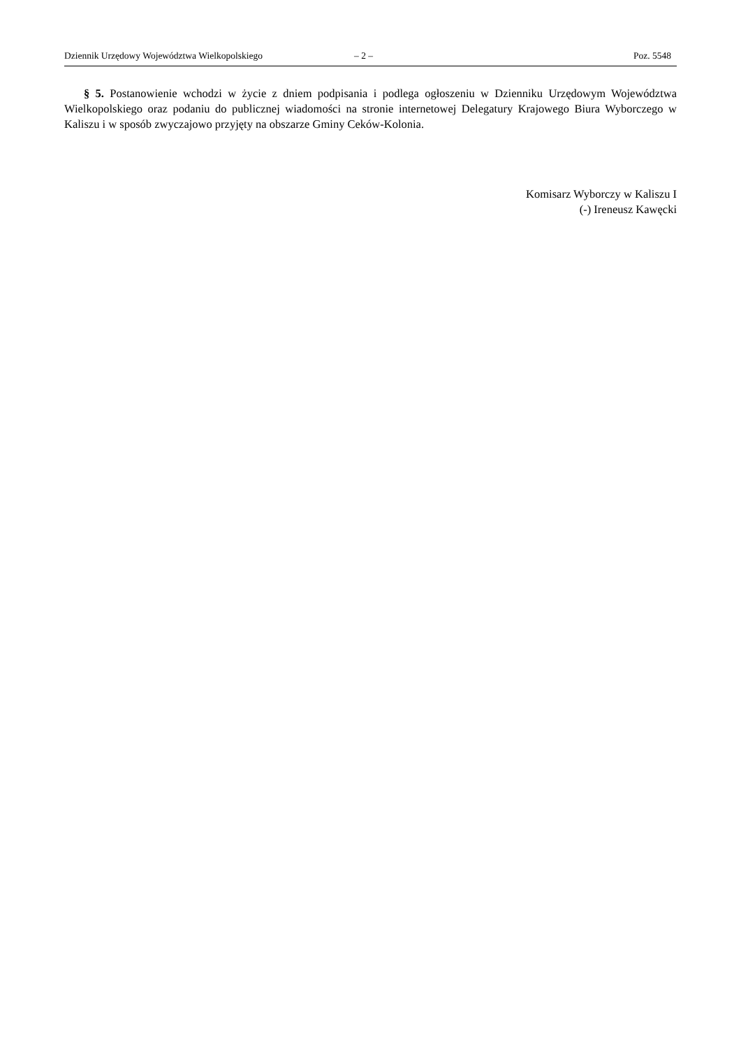Dziennik Urzędowy Województwa Wielkopolskiego – 2 – Poz. 5548
§ 5. Postanowienie wchodzi w życie z dniem podpisania i podlega ogłoszeniu w Dzienniku Urzędowym Województwa Wielkopolskiego oraz podaniu do publicznej wiadomości na stronie internetowej Delegatury Krajowego Biura Wyborczego w Kaliszu i w sposób zwyczajowo przyjęty na obszarze Gminy Ceków-Kolonia.
Komisarz Wyborczy w Kaliszu I
(-) Ireneusz Kawęcki